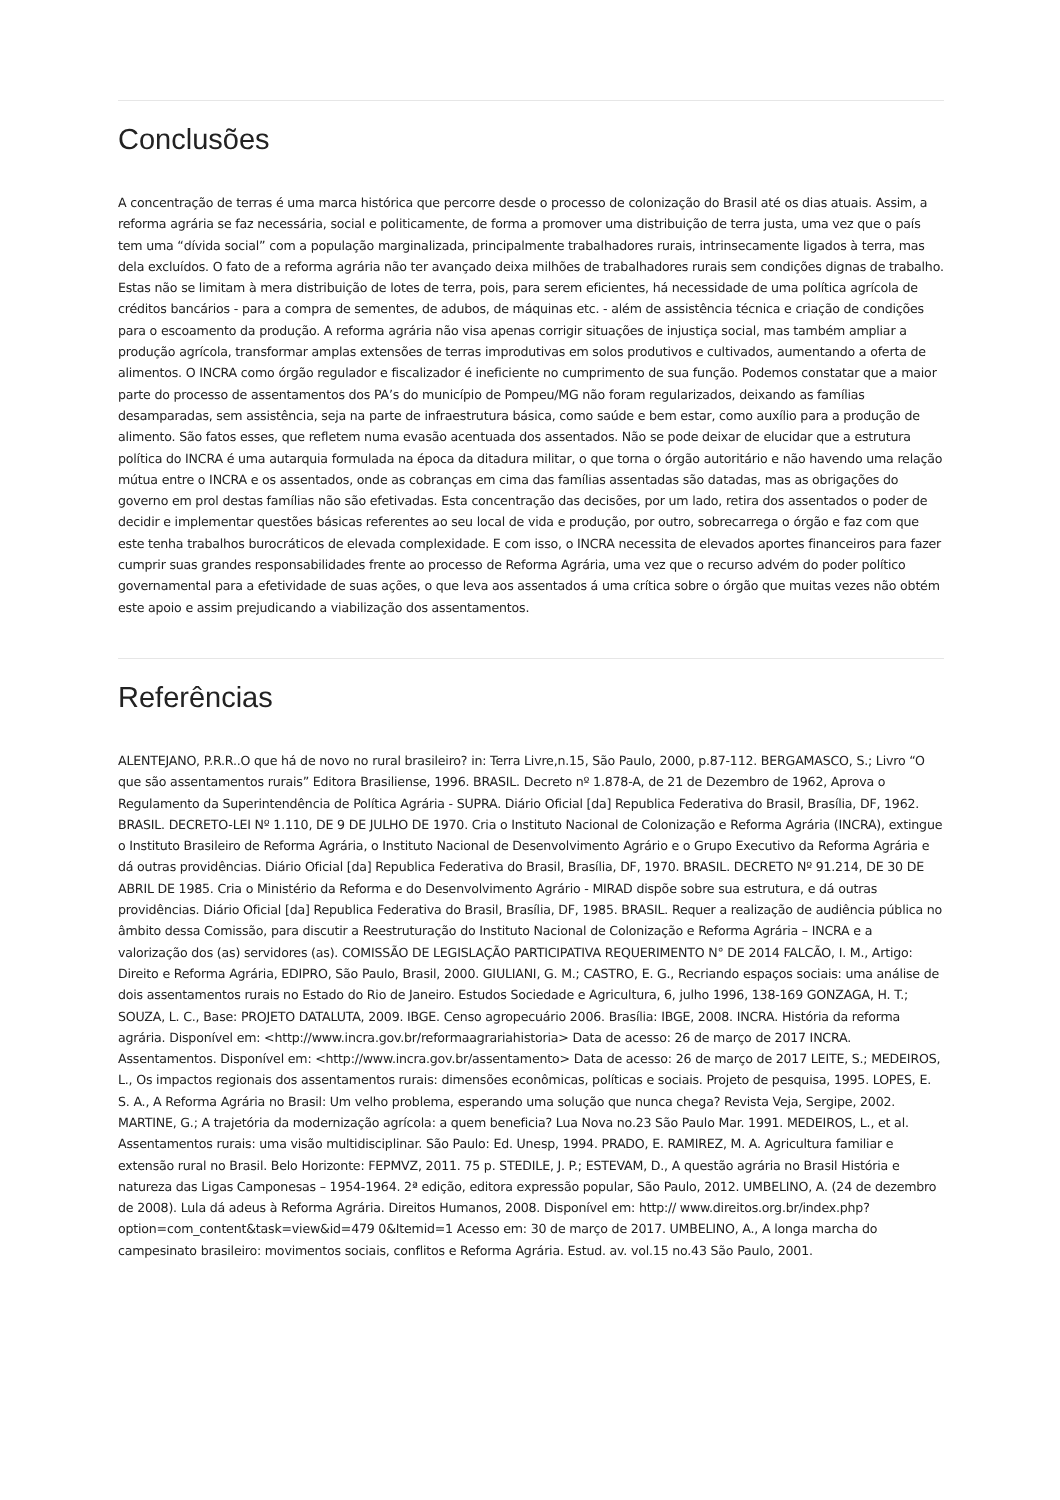Conclusões
A concentração de terras é uma marca histórica que percorre desde o processo de colonização do Brasil até os dias atuais. Assim, a reforma agrária se faz necessária, social e politicamente, de forma a promover uma distribuição de terra justa, uma vez que o país tem uma “dívida social” com a população marginalizada, principalmente trabalhadores rurais, intrinsecamente ligados à terra, mas dela excluídos. O fato de a reforma agrária não ter avançado deixa milhões de trabalhadores rurais sem condições dignas de trabalho. Estas não se limitam à mera distribuição de lotes de terra, pois, para serem eficientes, há necessidade de uma política agrícola de créditos bancários - para a compra de sementes, de adubos, de máquinas etc. - além de assistência técnica e criação de condições para o escoamento da produção. A reforma agrária não visa apenas corrigir situações de injustiça social, mas também ampliar a produção agrícola, transformar amplas extensões de terras improdutivas em solos produtivos e cultivados, aumentando a oferta de alimentos. O INCRA como órgão regulador e fiscalizador é ineficiente no cumprimento de sua função. Podemos constatar que a maior parte do processo de assentamentos dos PA’s do município de Pompeu/MG não foram regularizados, deixando as famílias desamparadas, sem assistência, seja na parte de infraestrutura básica, como saúde e bem estar, como auxílio para a produção de alimento. São fatos esses, que refletem numa evasão acentuada dos assentados. Não se pode deixar de elucidar que a estrutura política do INCRA é uma autarquia formulada na época da ditadura militar, o que torna o órgão autoritário e não havendo uma relação mútua entre o INCRA e os assentados, onde as cobranças em cima das famílias assentadas são datadas, mas as obrigações do governo em prol destas famílias não são efetivadas. Esta concentração das decisões, por um lado, retira dos assentados o poder de decidir e implementar questões básicas referentes ao seu local de vida e produção, por outro, sobrecarrega o órgão e faz com que este tenha trabalhos burocráticos de elevada complexidade. E com isso, o INCRA necessita de elevados aportes financeiros para fazer cumprir suas grandes responsabilidades frente ao processo de Reforma Agrária, uma vez que o recurso advém do poder político governamental para a efetividade de suas ações, o que leva aos assentados á uma crítica sobre o órgão que muitas vezes não obtém este apoio e assim prejudicando a viabilização dos assentamentos.
Referências
ALENTEJANO, P.R.R..O que há de novo no rural brasileiro? in: Terra Livre,n.15, São Paulo, 2000, p.87-112. BERGAMASCO, S.; Livro “O que são assentamentos rurais” Editora Brasiliense, 1996. BRASIL. Decreto nº 1.878-A, de 21 de Dezembro de 1962, Aprova o Regulamento da Superintendência de Política Agrária - SUPRA. Diário Oficial [da] Republica Federativa do Brasil, Brasília, DF, 1962. BRASIL. DECRETO-LEI Nº 1.110, DE 9 DE JULHO DE 1970. Cria o Instituto Nacional de Colonização e Reforma Agrária (INCRA), extingue o Instituto Brasileiro de Reforma Agrária, o Instituto Nacional de Desenvolvimento Agrário e o Grupo Executivo da Reforma Agrária e dá outras providências. Diário Oficial [da] Republica Federativa do Brasil, Brasília, DF, 1970. BRASIL. DECRETO Nº 91.214, DE 30 DE ABRIL DE 1985. Cria o Ministério da Reforma e do Desenvolvimento Agrário - MIRAD dispõe sobre sua estrutura, e dá outras providências. Diário Oficial [da] Republica Federativa do Brasil, Brasília, DF, 1985. BRASIL. Requer a realização de audiência pública no âmbito dessa Comissão, para discutir a Reestruturação do Instituto Nacional de Colonização e Reforma Agrária – INCRA e a valorização dos (as) servidores (as). COMISSÃO DE LEGISLAÇÃO PARTICIPATIVA REQUERIMENTO N° DE 2014 FALCÃO, I. M., Artigo: Direito e Reforma Agrária, EDIPRO, São Paulo, Brasil, 2000. GIULIANI, G. M.; CASTRO, E. G., Recriando espaços sociais: uma análise de dois assentamentos rurais no Estado do Rio de Janeiro. Estudos Sociedade e Agricultura, 6, julho 1996, 138-169 GONZAGA, H. T.; SOUZA, L. C., Base: PROJETO DATALUTA, 2009. IBGE. Censo agropecuário 2006. Brasília: IBGE, 2008. INCRA. História da reforma agrária. Disponível em: <http://www.incra.gov.br/reformaagrariahistoria> Data de acesso: 26 de março de 2017 INCRA. Assentamentos. Disponível em: <http://www.incra.gov.br/assentamento> Data de acesso: 26 de março de 2017 LEITE, S.; MEDEIROS, L., Os impactos regionais dos assentamentos rurais: dimensões econômicas, políticas e sociais. Projeto de pesquisa, 1995. LOPES, E. S. A., A Reforma Agrária no Brasil: Um velho problema, esperando uma solução que nunca chega? Revista Veja, Sergipe, 2002. MARTINE, G.; A trajetória da modernização agrícola: a quem beneficia? Lua Nova no.23 São Paulo Mar. 1991. MEDEIROS, L., et al. Assentamentos rurais: uma visão multidisciplinar. São Paulo: Ed. Unesp, 1994. PRADO, E. RAMIREZ, M. A. Agricultura familiar e extensão rural no Brasil. Belo Horizonte: FEPMVZ, 2011. 75 p. STEDILE, J. P.; ESTEVAM, D., A questão agrária no Brasil História e natureza das Ligas Camponesas – 1954-1964. 2ª edição, editora expressão popular, São Paulo, 2012. UMBELINO, A. (24 de dezembro de 2008). Lula dá adeus à Reforma Agrária. Direitos Humanos, 2008. Disponível em: http:// www.direitos.org.br/index.php?option=com_content&task=view&id=479 0&Itemid=1 Acesso em: 30 de março de 2017. UMBELINO, A., A longa marcha do campesinato brasileiro: movimentos sociais, conflitos e Reforma Agrária. Estud. av. vol.15 no.43 São Paulo, 2001.